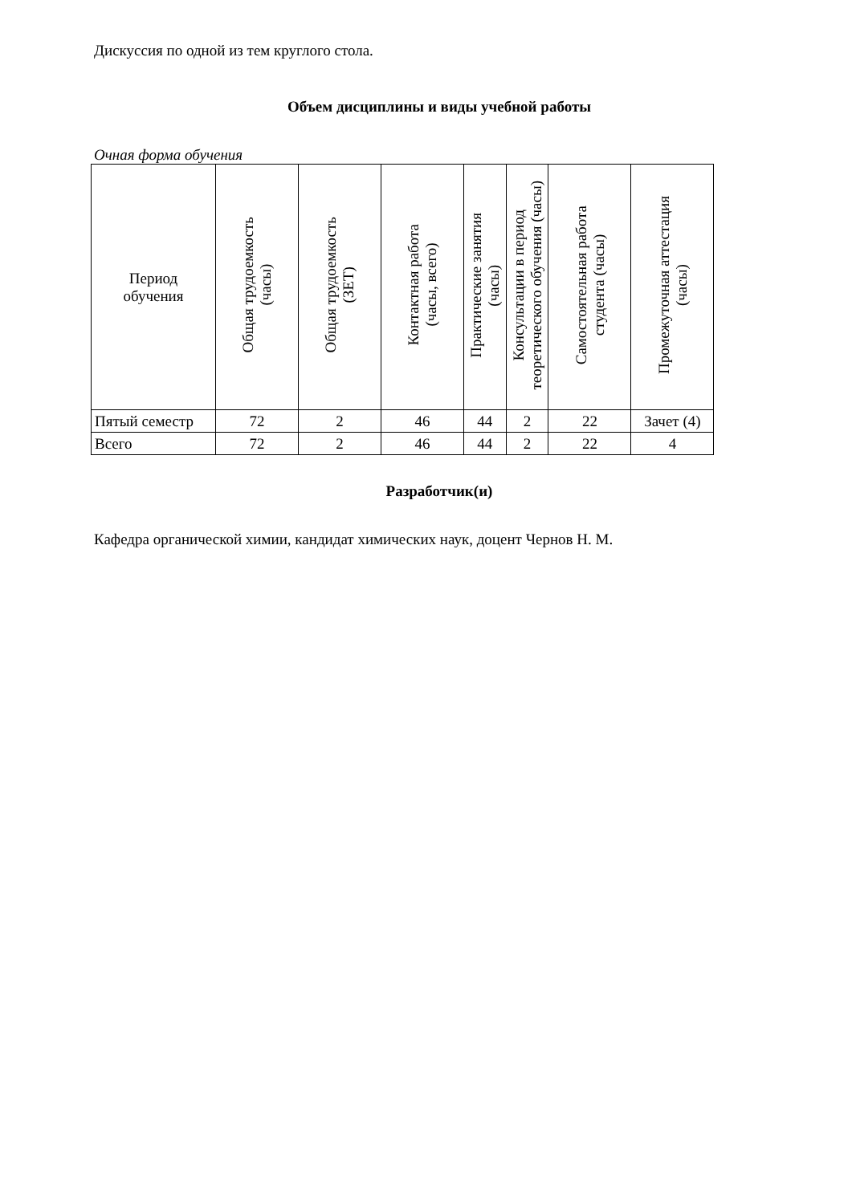Дискуссия по одной из тем круглого стола.
Объем дисциплины и виды учебной работы
Очная форма обучения
| Период обучения | Общая трудоемкость (часы) | Общая трудоемкость (ЗЕТ) | Контактная работа (часы, всего) | Практические занятия (часы) | Консультации в период теоретического обучения (часы) | Самостоятельная работа студента (часы) | Промежуточная аттестация (часы) |
| --- | --- | --- | --- | --- | --- | --- | --- |
| Пятый семестр | 72 | 2 | 46 | 44 | 2 | 22 | Зачет (4) |
| Всего | 72 | 2 | 46 | 44 | 2 | 22 | 4 |
Разработчик(и)
Кафедра органической химии, кандидат химических наук, доцент Чернов Н. М.